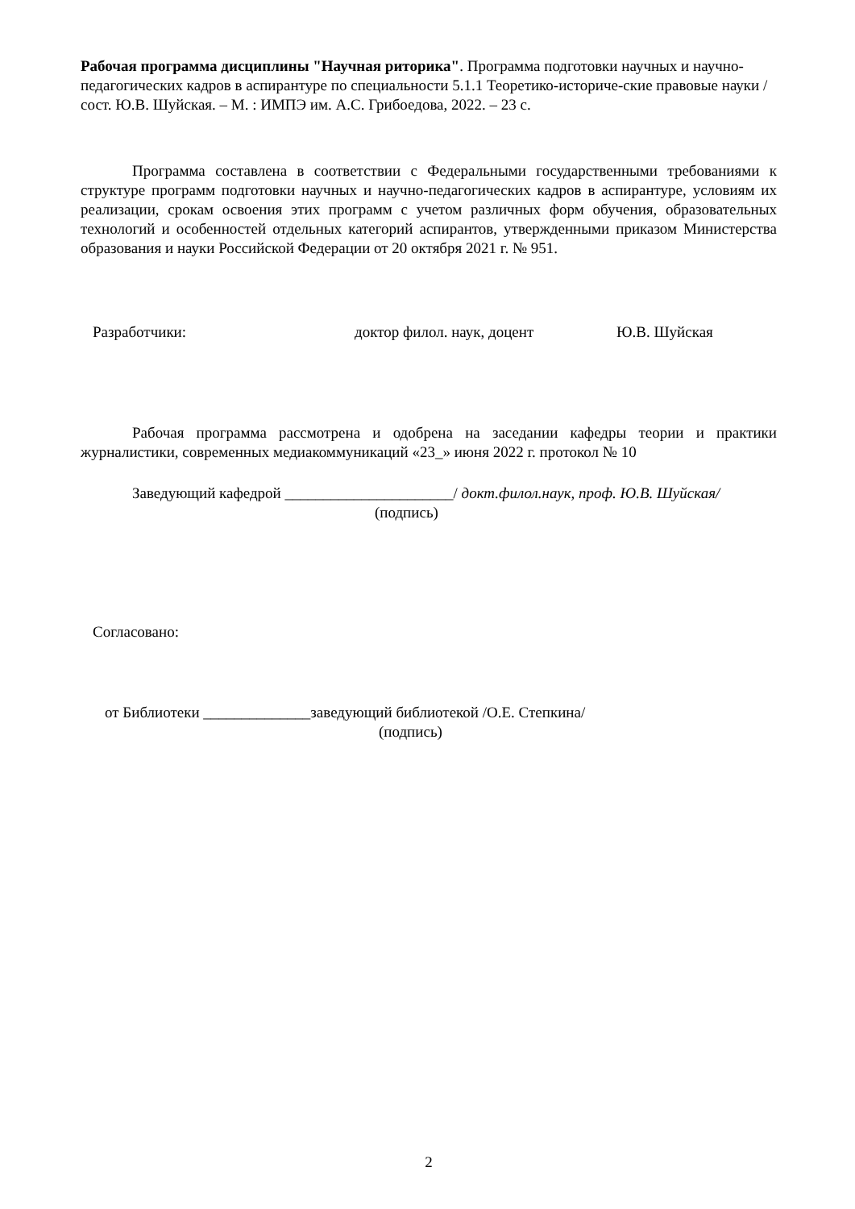Рабочая программа дисциплины "Научная риторика". Программа подготовки научных и научно-педагогических кадров в аспирантуре по специальности 5.1.1 Теоретико-историче-ские правовые науки / сост. Ю.В. Шуйская. – М. : ИМПЭ им. А.С. Грибоедова, 2022. – 23 с.
Программа составлена в соответствии с Федеральными государственными требованиями к структуре программ подготовки научных и научно-педагогических кадров в аспирантуре, условиям их реализации, срокам освоения этих программ с учетом различных форм обучения, образовательных технологий и особенностей отдельных категорий аспирантов, утвержденными приказом Министерства образования и науки Российской Федерации от 20 октября 2021 г. № 951.
Разработчики: доктор филол. наук, доцент Ю.В. Шуйская
Рабочая программа рассмотрена и одобрена на заседании кафедры теории и практики журналистики, современных медиакоммуникаций «23_» июня 2022 г. протокол № 10
Заведующий кафедрой ______________________/ докт.филол.наук, проф. Ю.В. Шуйская/
(подпись)
Согласовано:
от Библиотеки ______________заведующий библиотекой /О.Е. Степкина/
(подпись)
2